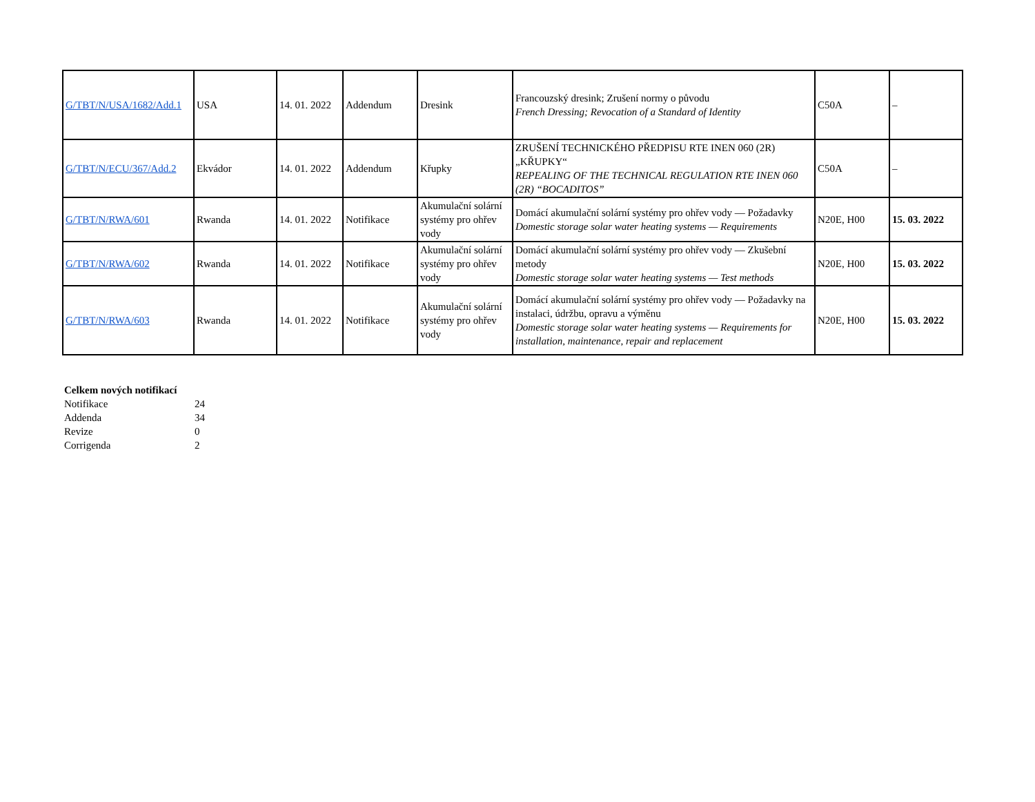| G/TBT/N/USA/1682/Add.1 | USA | 14. 01. 2022 | Addendum | Dresink | Francouzský dresink; Zrušení normy o původu French Dressing; Revocation of a Standard of Identity | C50A | – |
| G/TBT/N/ECU/367/Add.2 | Ekvádor | 14. 01. 2022 | Addendum | Křupky | ZRUŠENÍ TECHNICKÉHO PŘEDPISU RTE INEN 060 (2R) „KŘUPKY“ REPEALING OF THE TECHNICAL REGULATION RTE INEN 060 (2R) “BOCADITOS” | C50A | – |
| G/TBT/N/RWA/601 | Rwanda | 14. 01. 2022 | Notifikace | Akumulační solární systémy pro ohřev vody | Domácí akumulační solární systémy pro ohřev vody — Požadavky Domestic storage solar water heating systems — Requirements | N20E, H00 | 15. 03. 2022 |
| G/TBT/N/RWA/602 | Rwanda | 14. 01. 2022 | Notifikace | Akumulační solární systémy pro ohřev vody | Domácí akumulační solární systémy pro ohřev vody — Zkušební metody Domestic storage solar water heating systems — Test methods | N20E, H00 | 15. 03. 2022 |
| G/TBT/N/RWA/603 | Rwanda | 14. 01. 2022 | Notifikace | Akumulační solární systémy pro ohřev vody | Domácí akumulační solární systémy pro ohřev vody — Požadavky na instalaci, údržbu, opravu a výměnu Domestic storage solar water heating systems — Requirements for installation, maintenance, repair and replacement | N20E, H00 | 15. 03. 2022 |
| Celkem nových notifikací | |
| Notifikace | 24 |
| Addenda | 34 |
| Revize | 0 |
| Corrigenda | 2 |